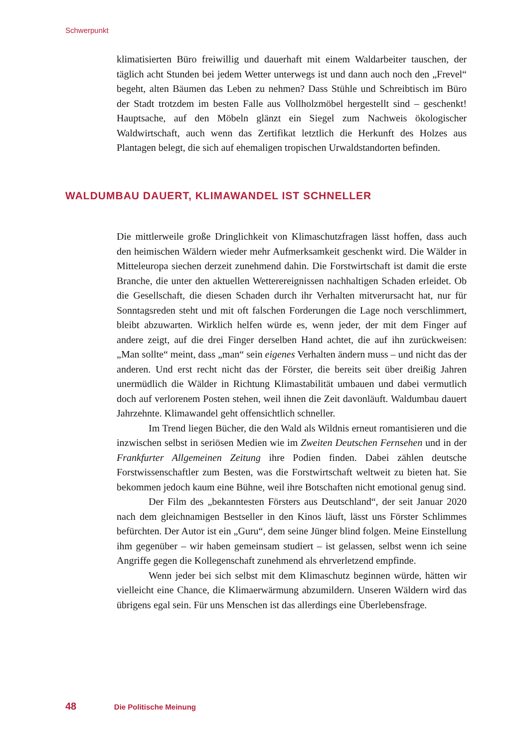Schwerpunkt
klimatisierten Büro freiwillig und dauerhaft mit einem Waldarbeiter tauschen, der täglich acht Stunden bei jedem Wetter unterwegs ist und dann auch noch den „Frevel“ begeht, alten Bäumen das Leben zu nehmen? Dass Stühle und Schreibtisch im Büro der Stadt trotzdem im besten Falle aus Vollholzmöbel hergestellt sind – geschenkt! Hauptsache, auf den Möbeln glänzt ein Siegel zum Nachweis ökologischer Waldwirtschaft, auch wenn das Zertifikat letztlich die Herkunft des Holzes aus Plantagen belegt, die sich auf ehemaligen tropischen Urwaldstandorten befinden.
WALDUMBAU DAUERT, KLIMAWANDEL IST SCHNELLER
Die mittlerweile große Dringlichkeit von Klimaschutzfragen lässt hoffen, dass auch den heimischen Wäldern wieder mehr Aufmerksamkeit geschenkt wird. Die Wälder in Mitteleuropa siechen derzeit zunehmend dahin. Die Forstwirtschaft ist damit die erste Branche, die unter den aktuellen Wetterereignissen nachhaltigen Schaden erleidet. Ob die Gesellschaft, die diesen Schaden durch ihr Verhalten mitverursacht hat, nur für Sonntagsreden steht und mit oft falschen Forderungen die Lage noch verschlimmert, bleibt abzuwarten. Wirklich helfen würde es, wenn jeder, der mit dem Finger auf andere zeigt, auf die drei Finger derselben Hand achtet, die auf ihn zurückweisen: „Man sollte“ meint, dass „man“ sein eigenes Verhalten ändern muss – und nicht das der anderen. Und erst recht nicht das der Förster, die bereits seit über dreißig Jahren unermüdlich die Wälder in Richtung Klimastabilität umbauen und dabei vermutlich doch auf verlorenem Posten stehen, weil ihnen die Zeit davonläuft. Waldumbau dauert Jahrzehnte. Klimawandel geht offensichtlich schneller.
Im Trend liegen Bücher, die den Wald als Wildnis erneut romantisieren und die inzwischen selbst in seriösen Medien wie im Zweiten Deutschen Fernsehen und in der Frankfurter Allgemeinen Zeitung ihre Podien finden. Dabei zählen deutsche Forstwissenschaftler zum Besten, was die Forstwirtschaft weltweit zu bieten hat. Sie bekommen jedoch kaum eine Bühne, weil ihre Botschaften nicht emotional genug sind.
Der Film des „bekanntesten Försters aus Deutschland“, der seit Januar 2020 nach dem gleichnamigen Bestseller in den Kinos läuft, lässt uns Förster Schlimmes befürchten. Der Autor ist ein „Guru“, dem seine Jünger blind folgen. Meine Einstellung ihm gegenüber – wir haben gemeinsam studiert – ist gelassen, selbst wenn ich seine Angriffe gegen die Kollegenschaft zunehmend als ehrverletzend empfinde.
Wenn jeder bei sich selbst mit dem Klimaschutz beginnen würde, hätten wir vielleicht eine Chance, die Klimaerwärmung abzumildern. Unseren Wäldern wird das übrigens egal sein. Für uns Menschen ist das allerdings eine Überlebensfrage.
48 Die Politische Meinung